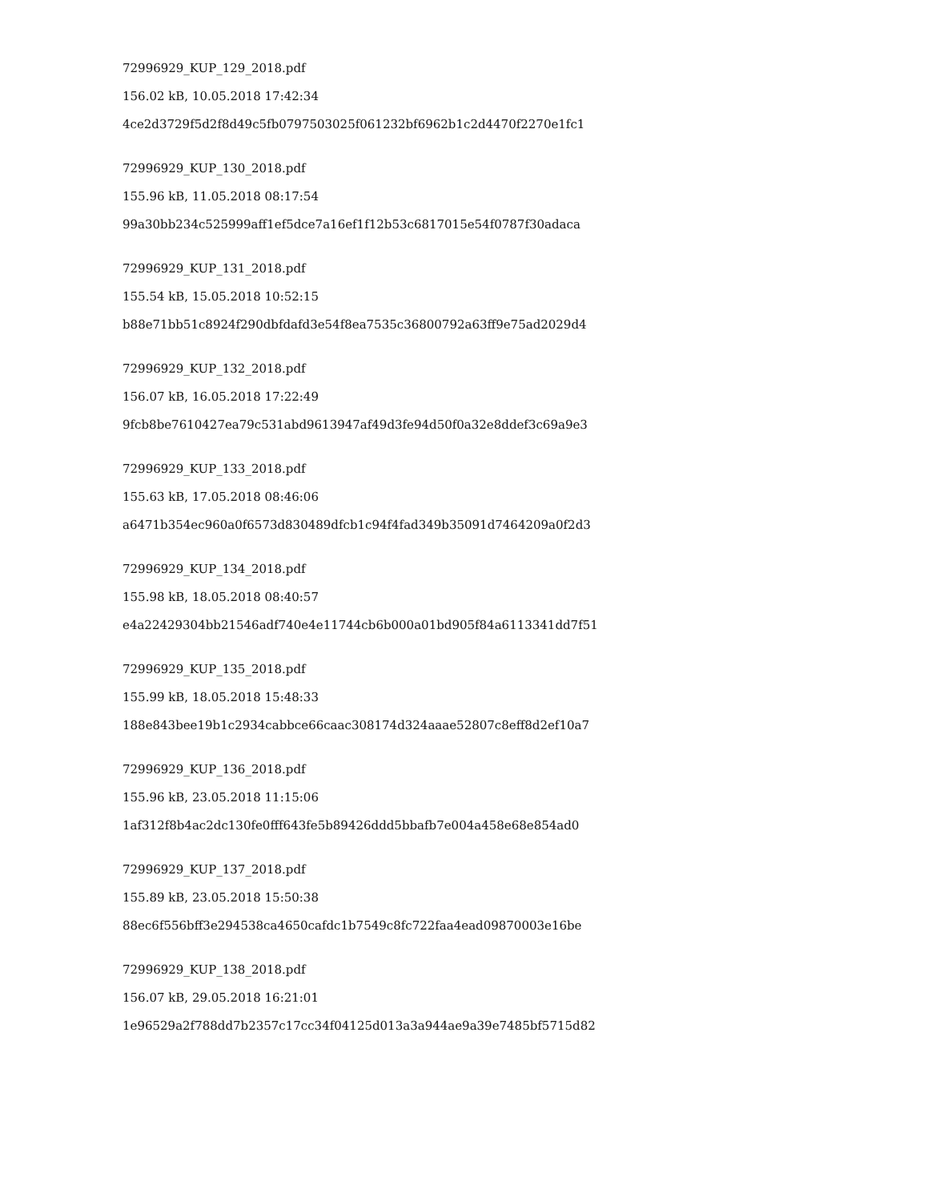72996929_KUP_129_2018.pdf
156.02 kB, 10.05.2018 17:42:34
4ce2d3729f5d2f8d49c5fb0797503025f061232bf6962b1c2d4470f2270e1fc1
72996929_KUP_130_2018.pdf
155.96 kB, 11.05.2018 08:17:54
99a30bb234c525999aff1ef5dce7a16ef1f12b53c6817015e54f0787f30adaca
72996929_KUP_131_2018.pdf
155.54 kB, 15.05.2018 10:52:15
b88e71bb51c8924f290dbfdafd3e54f8ea7535c36800792a63ff9e75ad2029d4
72996929_KUP_132_2018.pdf
156.07 kB, 16.05.2018 17:22:49
9fcb8be7610427ea79c531abd9613947af49d3fe94d50f0a32e8ddef3c69a9e3
72996929_KUP_133_2018.pdf
155.63 kB, 17.05.2018 08:46:06
a6471b354ec960a0f6573d830489dfcb1c94f4fad349b35091d7464209a0f2d3
72996929_KUP_134_2018.pdf
155.98 kB, 18.05.2018 08:40:57
e4a22429304bb21546adf740e4e11744cb6b000a01bd905f84a6113341dd7f51
72996929_KUP_135_2018.pdf
155.99 kB, 18.05.2018 15:48:33
188e843bee19b1c2934cabbce66caac308174d324aaae52807c8eff8d2ef10a7
72996929_KUP_136_2018.pdf
155.96 kB, 23.05.2018 11:15:06
1af312f8b4ac2dc130fe0fff643fe5b89426ddd5bbafb7e004a458e68e854ad0
72996929_KUP_137_2018.pdf
155.89 kB, 23.05.2018 15:50:38
88ec6f556bff3e294538ca4650cafdc1b7549c8fc722faa4ead09870003e16be
72996929_KUP_138_2018.pdf
156.07 kB, 29.05.2018 16:21:01
1e96529a2f788dd7b2357c17cc34f04125d013a3a944ae9a39e7485bf5715d82